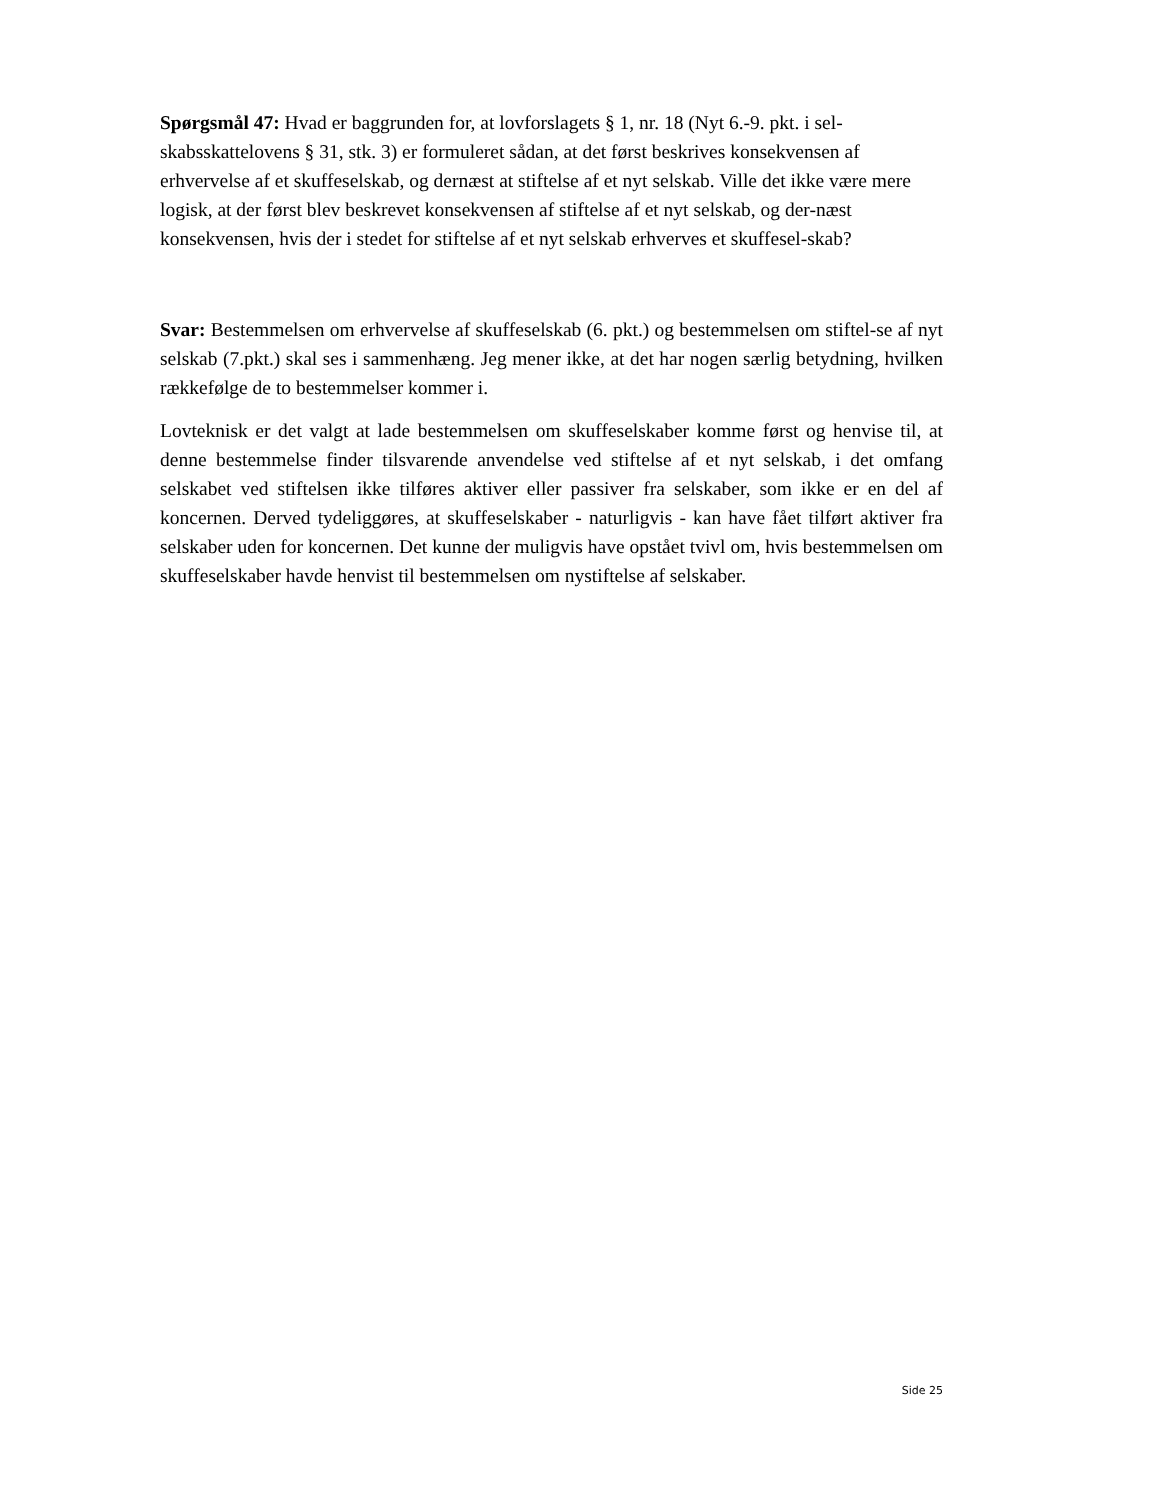Spørgsmål 47: Hvad er baggrunden for, at lovforslagets § 1, nr. 18 (Nyt 6.-9. pkt. i sel-skabsskattelovens § 31, stk. 3) er formuleret sådan, at det først beskrives konsekvensen af erhvervelse af et skuffeselskab, og dernæst at stiftelse af et nyt selskab. Ville det ikke være mere logisk, at der først blev beskrevet konsekvensen af stiftelse af et nyt selskab, og der-næst konsekvensen, hvis der i stedet for stiftelse af et nyt selskab erhverves et skuffesel-skab?
Svar: Bestemmelsen om erhvervelse af skuffeselskab (6. pkt.) og bestemmelsen om stiftel-se af nyt selskab (7.pkt.) skal ses i sammenhæng. Jeg mener ikke, at det har nogen særlig betydning, hvilken rækkefølge de to bestemmelser kommer i.
Lovteknisk er det valgt at lade bestemmelsen om skuffeselskaber komme først og henvise til, at denne bestemmelse finder tilsvarende anvendelse ved stiftelse af et nyt selskab, i det omfang selskabet ved stiftelsen ikke tilføres aktiver eller passiver fra selskaber, som ikke er en del af koncernen. Derved tydeliggøres, at skuffeselskaber - naturligvis - kan have fået tilført aktiver fra selskaber uden for koncernen. Det kunne der muligvis have opstået tvivl om, hvis bestemmelsen om skuffeselskaber havde henvist til bestemmelsen om nystiftelse af selskaber.
Side 25